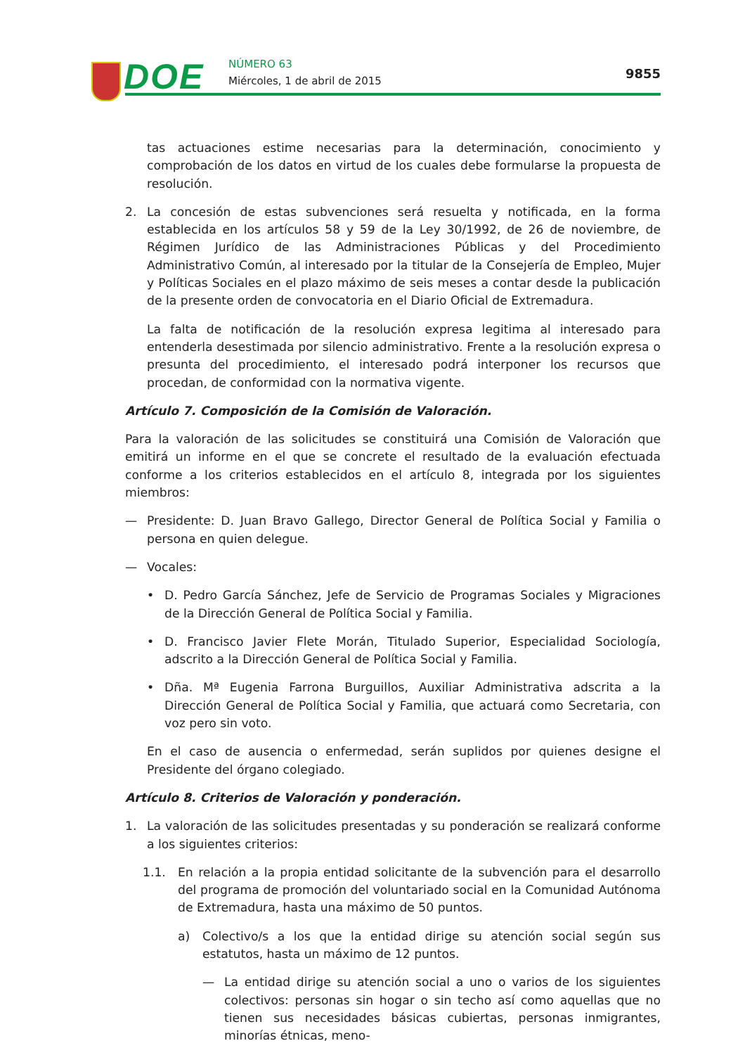DOE NÚMERO 63
Miércoles, 1 de abril de 2015 9855
tas actuaciones estime necesarias para la determinación, conocimiento y comprobación de los datos en virtud de los cuales debe formularse la propuesta de resolución.
2. La concesión de estas subvenciones será resuelta y notificada, en la forma establecida en los artículos 58 y 59 de la Ley 30/1992, de 26 de noviembre, de Régimen Jurídico de las Administraciones Públicas y del Procedimiento Administrativo Común, al interesado por la titular de la Consejería de Empleo, Mujer y Políticas Sociales en el plazo máximo de seis meses a contar desde la publicación de la presente orden de convocatoria en el Diario Oficial de Extremadura.
La falta de notificación de la resolución expresa legitima al interesado para entenderla desestimada por silencio administrativo. Frente a la resolución expresa o presunta del procedimiento, el interesado podrá interponer los recursos que procedan, de conformidad con la normativa vigente.
Artículo 7. Composición de la Comisión de Valoración.
Para la valoración de las solicitudes se constituirá una Comisión de Valoración que emitirá un informe en el que se concrete el resultado de la evaluación efectuada conforme a los criterios establecidos en el artículo 8, integrada por los siguientes miembros:
— Presidente: D. Juan Bravo Gallego, Director General de Política Social y Familia o persona en quien delegue.
— Vocales:
• D. Pedro García Sánchez, Jefe de Servicio de Programas Sociales y Migraciones de la Dirección General de Política Social y Familia.
• D. Francisco Javier Flete Morán, Titulado Superior, Especialidad Sociología, adscrito a la Dirección General de Política Social y Familia.
• Dña. Mª Eugenia Farrona Burguillos, Auxiliar Administrativa adscrita a la Dirección General de Política Social y Familia, que actuará como Secretaria, con voz pero sin voto.
En el caso de ausencia o enfermedad, serán suplidos por quienes designe el Presidente del órgano colegiado.
Artículo 8. Criterios de Valoración y ponderación.
1. La valoración de las solicitudes presentadas y su ponderación se realizará conforme a los siguientes criterios:
1.1. En relación a la propia entidad solicitante de la subvención para el desarrollo del programa de promoción del voluntariado social en la Comunidad Autónoma de Extremadura, hasta una máximo de 50 puntos.
a) Colectivo/s a los que la entidad dirige su atención social según sus estatutos, hasta un máximo de 12 puntos.
— La entidad dirige su atención social a uno o varios de los siguientes colectivos: personas sin hogar o sin techo así como aquellas que no tienen sus necesidades básicas cubiertas, personas inmigrantes, minorías étnicas, meno-